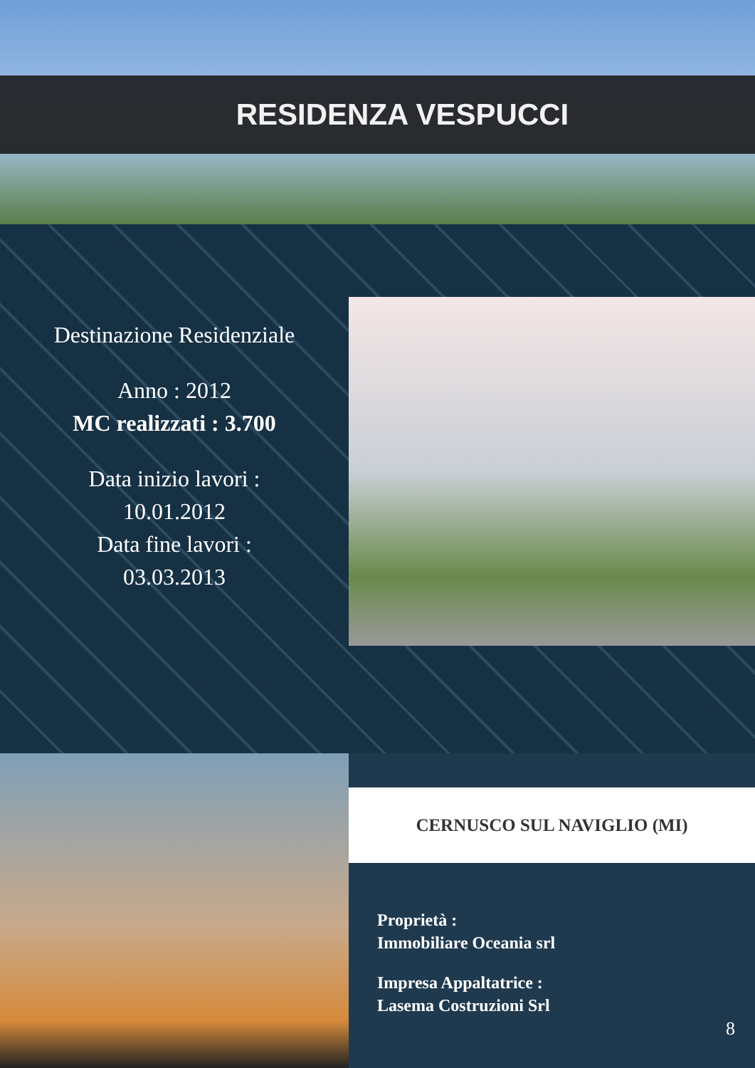RESIDENZA VESPUCCI
Destinazione Residenziale
Anno : 2012
MC realizzati : 3.700
Data inizio lavori :
10.01.2012
Data fine lavori :
03.03.2013
CERNUSCO SUL NAVIGLIO (MI)
Proprietà :
Immobiliare Oceania srl
Impresa Appaltatrice :
Lasema Costruzioni Srl
8